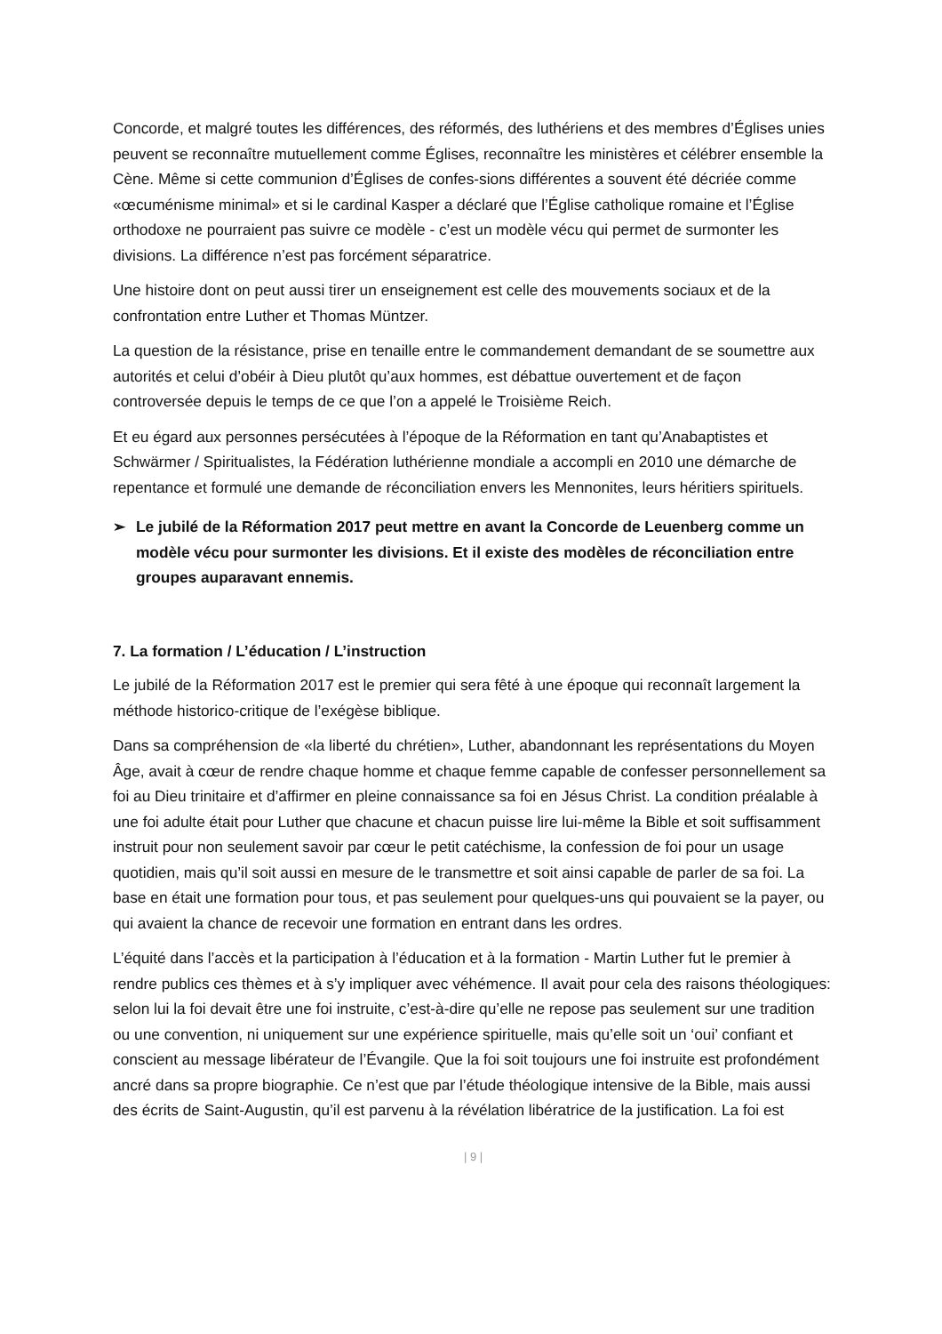Concorde, et malgré toutes les différences, des réformés, des luthériens et des membres d’Églises unies peuvent se reconnaître mutuellement comme Églises, reconnaître les ministères et célébrer ensemble la Cène. Même si cette communion d’Églises de confes-sions différentes a souvent été décriée comme «œcuménisme minimal» et si le cardinal Kasper a déclaré que l’Église catholique romaine et l’Église orthodoxe ne pourraient pas suivre ce modèle - c’est un modèle vécu qui permet de surmonter les divisions. La différence n’est pas forcément séparatrice.
Une histoire dont on peut aussi tirer un enseignement est celle des mouvements sociaux et de la confrontation entre Luther et Thomas Müntzer.
La question de la résistance, prise en tenaille entre le commandement demandant de se soumettre aux autorités et celui d’obéir à Dieu plutôt qu’aux hommes, est débattue ouvertement et de façon controversée depuis le temps de ce que l’on a appelé le Troisième Reich.
Et eu égard aux personnes persécutées à l’époque de la Réformation en tant qu’Anabaptistes et Schwärmer / Spiritualistes, la Fédération luthérienne mondiale a accompli en 2010 une démarche de repentance et formulé une demande de réconciliation envers les Mennonites, leurs héritiers spirituels.
➢ Le jubilé de la Réformation 2017 peut mettre en avant la Concorde de Leuenberg comme un modèle vécu pour surmonter les divisions. Et il existe des modèles de réconciliation entre groupes auparavant ennemis.
7. La formation / L’éducation / L’instruction
Le jubilé de la Réformation 2017 est le premier qui sera fêté à une époque qui reconnaît largement la méthode historico-critique de l’exégèse biblique.
Dans sa compréhension de «la liberté du chrétien», Luther, abandonnant les représentations du Moyen Âge, avait à cœur de rendre chaque homme et chaque femme capable de confesser personnellement sa foi au Dieu trinitaire et d’affirmer en pleine connaissance sa foi en Jésus Christ. La condition préalable à une foi adulte était pour Luther que chacune et chacun puisse lire lui-même la Bible et soit suffisamment instruit pour non seulement savoir par cœur le petit catéchisme, la confession de foi pour un usage quotidien, mais qu’il soit aussi en mesure de le transmettre et soit ainsi capable de parler de sa foi. La base en était une formation pour tous, et pas seulement pour quelques-uns qui pouvaient se la payer, ou qui avaient la chance de recevoir une formation en entrant dans les ordres.
L’équité dans l’accès et la participation à l’éducation et à la formation - Martin Luther fut le premier à rendre publics ces thèmes et à s’y impliquer avec véhémence. Il avait pour cela des raisons théologiques: selon lui la foi devait être une foi instruite, c’est-à-dire qu’elle ne repose pas seulement sur une tradition ou une convention, ni uniquement sur une expérience spirituelle, mais qu’elle soit un ‘oui’ confiant et conscient au message libérateur de l’Évangile. Que la foi soit toujours une foi instruite est profondément ancré dans sa propre biographie. Ce n’est que par l’étude théologique intensive de la Bible, mais aussi des écrits de Saint-Augustin, qu’il est parvenu à la révélation libératrice de la justification. La foi est
| 9 |